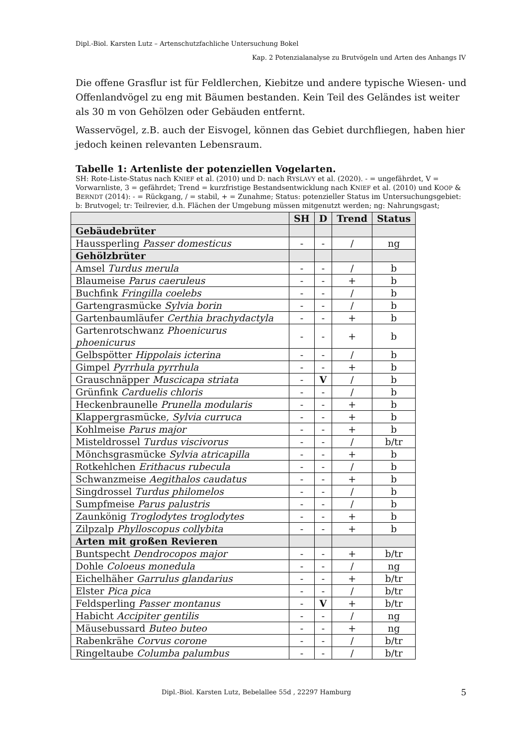Dipl.-Biol. Karsten Lutz – Artenschutzfachliche Untersuchung Bokel
Kap. 2 Potenzialanalyse zu Brutvögeln und Arten des Anhangs IV
Die offene Grasflur ist für Feldlerchen, Kiebitze und andere typische Wiesen- und Offenlandvögel zu eng mit Bäumen bestanden. Kein Teil des Geländes ist weiter als 30 m von Gehölzen oder Gebäuden entfernt.
Wasservögel, z.B. auch der Eisvogel, können das Gebiet durchfliegen, haben hier jedoch keinen relevanten Lebensraum.
Tabelle 1: Artenliste der potenziellen Vogelarten.
SH: Rote-Liste-Status nach KNIEF et al. (2010) und D: nach RYSLAVY et al. (2020). - = ungefährdet, V = Vorwarnliste, 3 = gefährdet; Trend = kurzfristige Bestandsentwicklung nach KNIEF et al. (2010) und KOOP & BERNDT (2014): - = Rückgang, / = stabil, + = Zunahme; Status: potenzieller Status im Untersuchungsgebiet: b: Brutvogel; tr: Teilrevier, d.h. Flächen der Umgebung müssen mitgenutzt werden; ng: Nahrungsgast;
| | SH | D | Trend | Status |
| --- | --- | --- | --- | --- |
| Gebäudebrüter | | | | |
| Haussperling Passer domesticus | - | - | / | ng |
| Gehölzbrüter | | | | |
| Amsel Turdus merula | - | - | / | b |
| Blaumeise Parus caeruleus | - | - | + | b |
| Buchfink Fringilla coelebs | - | - | / | b |
| Gartengrasmücke Sylvia borin | - | - | / | b |
| Gartenbaumläufer Certhia brachydactyla | - | - | + | b |
| Gartenrotschwanz Phoenicurus phoenicurus | - | - | + | b |
| Gelbspötter Hippolais icterina | - | - | / | b |
| Gimpel Pyrrhula pyrrhula | - | - | + | b |
| Grauschnäpper Muscicapa striata | - | V | / | b |
| Grünfink Carduelis chloris | - | - | / | b |
| Heckenbraunelle Prunella modularis | - | - | + | b |
| Klappergrasmücke, Sylvia curruca | - | - | + | b |
| Kohlmeise Parus major | - | - | + | b |
| Misteldrossel Turdus viscivorus | - | - | / | b/tr |
| Mönchsgrasmücke Sylvia atricapilla | - | - | + | b |
| Rotkehlchen Erithacus rubecula | - | - | / | b |
| Schwanzmeise Aegithalos caudatus | - | - | + | b |
| Singdrossel Turdus philomelos | - | - | / | b |
| Sumpfmeise Parus palustris | - | - | / | b |
| Zaunkönig Troglodytes troglodytes | - | - | + | b |
| Zilpzalp Phylloscopus collybita | - | - | + | b |
| Arten mit großen Revieren | | | | |
| Buntspecht Dendrocopos major | - | - | + | b/tr |
| Dohle Coloeus monedula | - | - | / | ng |
| Eichelhäher Garrulus glandarius | - | - | + | b/tr |
| Elster Pica pica | - | - | / | b/tr |
| Feldsperling Passer montanus | - | V | + | b/tr |
| Habicht Accipiter gentilis | - | - | / | ng |
| Mäusebussard Buteo buteo | - | - | + | ng |
| Rabenkrähe Corvus corone | - | - | / | b/tr |
| Ringeltaube Columba palumbus | - | - | / | b/tr |
Dipl.-Biol. Karsten Lutz, Bebelallee 55d , 22297 Hamburg
5